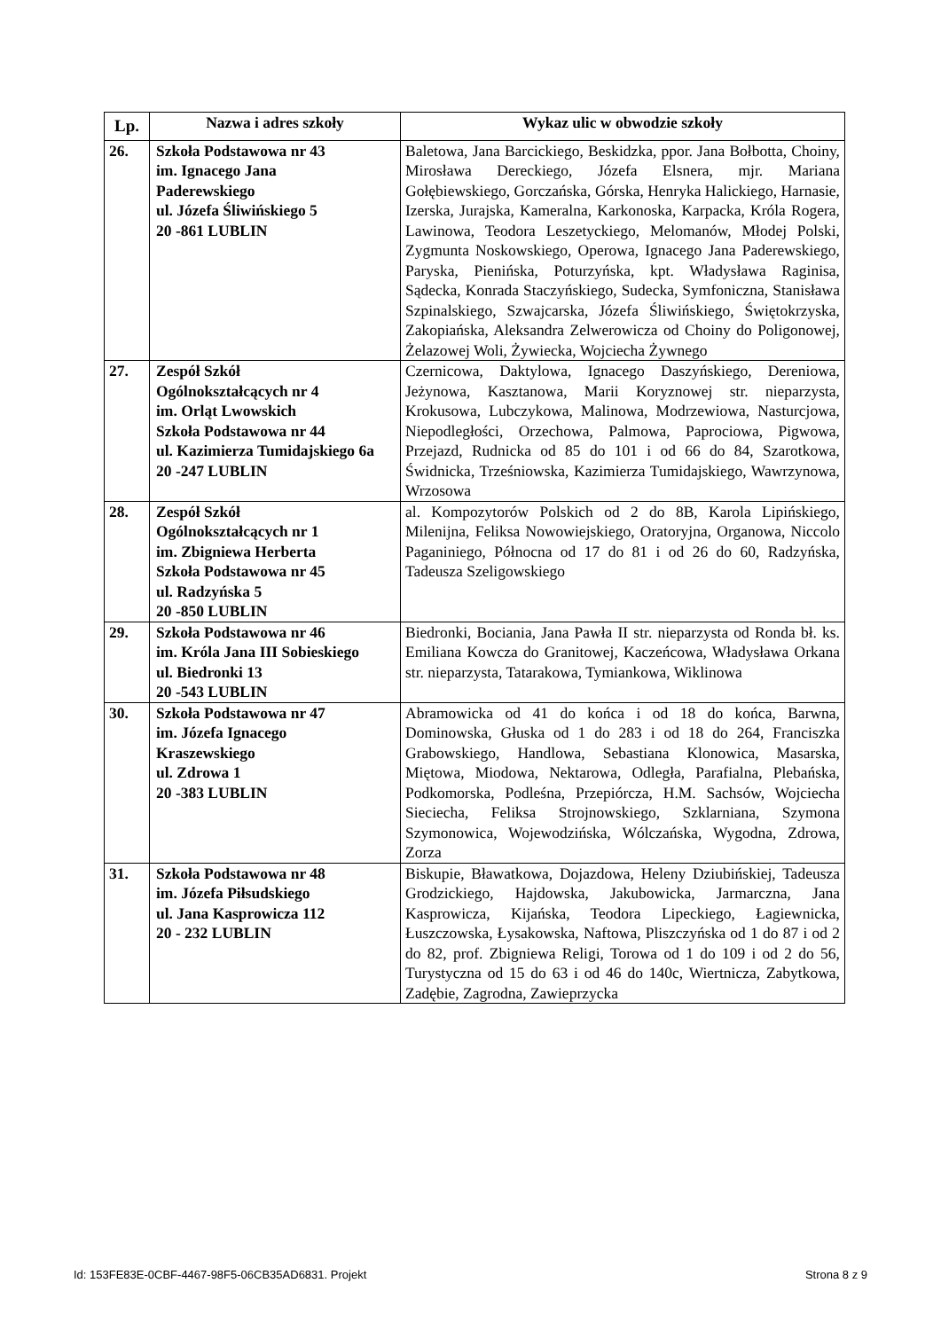| Lp. | Nazwa i adres szkoły | Wykaz ulic w obwodzie szkoły |
| --- | --- | --- |
| 26. | Szkoła Podstawowa nr 43 im. Ignacego Jana Paderewskiego ul. Józefa Śliwińskiego 5 20 -861 LUBLIN | Baletowa, Jana Barcickiego, Beskidzka, ppor. Jana Bołbotta, Choiny, Mirosława Dereckiego, Józefa Elsnera, mjr. Mariana Gołębiewskiego, Gorczańska, Górska, Henryka Halickiego, Harnasie, Izerska, Jurajska, Kameralna, Karkonoska, Karpacka, Króla Rogera, Lawinowa, Teodora Leszetyckiego, Melomanów, Młodej Polski, Zygmunta Noskowskiego, Operowa, Ignacego Jana Paderewskiego, Paryska, Pienińska, Poturzyńska, kpt. Władysława Raginisa, Sądecka, Konrada Staczyńskiego, Sudecka, Symfoniczna, Stanisława Szpinalskiego, Szwajcarska, Józefa Śliwińskiego, Świętokrzyska, Zakopiańska, Aleksandra Zelwerowicza od Choiny do Poligonowej, Żelazowej Woli, Żywiecka, Wojciecha Żywnego |
| 27. | Zespół Szkół Ogólnokształcących nr 4 im. Orląt Lwowskich Szkoła Podstawowa nr 44 ul. Kazimierza Tumidajskiego 6a 20 -247 LUBLIN | Czernicowa, Daktylowa, Ignacego Daszyńskiego, Dereniowa, Jeżynowa, Kasztanowa, Marii Koryznowej str. nieparzysta, Krokusowa, Lubczykowa, Malinowa, Modrzewiowa, Nasturcjowa, Niepodległości, Orzechowa, Palmowa, Paprociowa, Pigwowa, Przejazd, Rudnicka od 85 do 101 i od 66 do 84, Szarotkowa, Świdnicka, Trześniowska, Kazimierza Tumidajskiego, Wawrzynowa, Wrzosowa |
| 28. | Zespół Szkół Ogólnokształcących nr 1 im. Zbigniewa Herberta Szkoła Podstawowa nr 45 ul. Radzyńska 5 20 -850 LUBLIN | al. Kompozytorów Polskich od 2 do 8B, Karola Lipińskiego, Milenijna, Feliksa Nowowiejskiego, Oratoryjna, Organowa, Niccolo Paganiniego, Północna od 17 do 81 i od 26 do 60, Radzyńska, Tadeusza Szeligowskiego |
| 29. | Szkoła Podstawowa nr 46 im. Króla Jana III Sobieskiego ul. Biedronki 13 20 -543 LUBLIN | Biedronki, Bociania, Jana Pawła II str. nieparzysta od Ronda bł. ks. Emiliana Kowcza do Granitowej, Kaczeńcowa, Władysława Orkana str. nieparzysta, Tatarakowa, Tymiankowa, Wiklinowa |
| 30. | Szkoła Podstawowa nr 47 im. Józefa Ignacego Kraszewskiego ul. Zdrowa 1 20 -383 LUBLIN | Abramowicka od 41 do końca i od 18 do końca, Barwna, Dominowska, Głuska od 1 do 283 i od 18 do 264, Franciszka Grabowskiego, Handlowa, Sebastiana Klonowica, Masarska, Miętowa, Miodowa, Nektarowa, Odległa, Parafialna, Plebańska, Podkomorska, Podleśna, Przepiórcza, H.M. Sachsów, Wojciecha Sieciecha, Feliksa Strojnowskiego, Szklarniana, Szymona Szymonowica, Wojewodzińska, Wólczańska, Wygodna, Zdrowa, Zorza |
| 31. | Szkoła Podstawowa nr 48 im. Józefa Piłsudskiego ul. Jana Kasprowicza 112 20 - 232 LUBLIN | Biskupie, Bławatkowa, Dojazdowa, Heleny Dziubińskiej, Tadeusza Grodzickiego, Hajdowska, Jakubowicka, Jarmarczna, Jana Kasprowicza, Kijańska, Teodora Lipeckiego, Łagiewnicka, Łuszczowska, Łysakowska, Naftowa, Pliszczyńska od 1 do 87 i od 2 do 82, prof. Zbigniewa Religi, Torowa od 1 do 109 i od 2 do 56, Turystyczna od 15 do 63 i od 46 do 140c, Wiertnicza, Zabytkowa, Zadębie, Zagrodna, Zawieprzycka |
Id: 153FE83E-0CBF-4467-98F5-06CB35AD6831. Projekt Strona 8 z 9